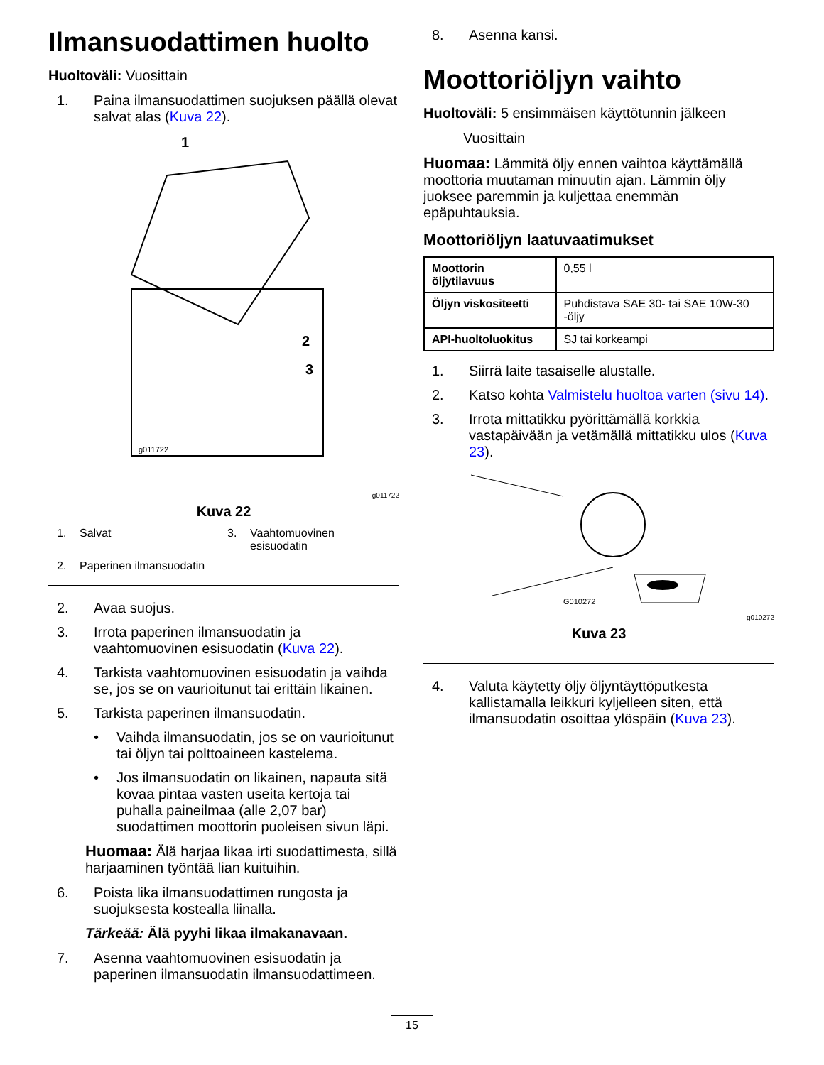Ilmansuodattimen huolto
Huoltoväli: Vuosittain
1. Paina ilmansuodattimen suojuksen päällä olevat salvat alas (Kuva 22).
1
2
3
g011722
g011722
Kuva 22
1. Salvat
3. Vaahtomuovinen esisuodatin
2. Paperinen ilmansuodatin
2. Avaa suojus.
3. Irrota paperinen ilmansuodatin ja vaahtomuovinen esisuodatin (Kuva 22).
4. Tarkista vaahtomuovinen esisuodatin ja vaihda se, jos se on vaurioitunut tai erittäin likainen.
5. Tarkista paperinen ilmansuodatin.
• Vaihda ilmansuodatin, jos se on vaurioitunut tai öljyn tai polttoaineen kastelema.
• Jos ilmansuodatin on likainen, napauta sitä kovaa pintaa vasten useita kertoja tai puhalla paineilmaa (alle 2,07 bar) suodattimen moottorin puoleisen sivun läpi.
Huomaa: Älä harjaa likaa irti suodattimesta, sillä harjaaminen työntää lian kuituihin.
6. Poista lika ilmansuodattimen rungosta ja suojuksesta kostealla liinalla.
Tärkeää: Älä pyyhi likaa ilmakanavaan.
7. Asenna vaahtomuovinen esisuodatin ja paperinen ilmansuodatin ilmansuodattimeen.
8. Asenna kansi.
Moottoriöljyn vaihto
Huoltoväli: 5 ensimmäisen käyttötunnin jälkeen
Vuosittain
Huomaa: Lämmitä öljy ennen vaihtoa käyttämällä moottoria muutaman minuutin ajan. Lämmin öljy juoksee paremmin ja kuljettaa enemmän epäpuhtauksia.
Moottoriöljyn laatuvaatimukset
| Moottorin öljytilavuus | 0,55 l |
| Öljyn viskositeetti | Puhdistava SAE 30- tai SAE 10W-30 -öljy |
| API-huoltoluokitus | SJ tai korkeampi |
1. Siirrä laite tasaiselle alustalle.
2. Katso kohta Valmistelu huoltoa varten (sivu 14).
3. Irrota mittatikku pyörittämällä korkkia vastapäivään ja vetämällä mittatikku ulos (Kuva 23).
G010272
g010272
Kuva 23
4. Valuta käytetty öljy öljyntäyttöputkesta kallistamalla leikkuri kyljelleen siten, että ilmansuodatin osoittaa ylöspäin (Kuva 23).
15